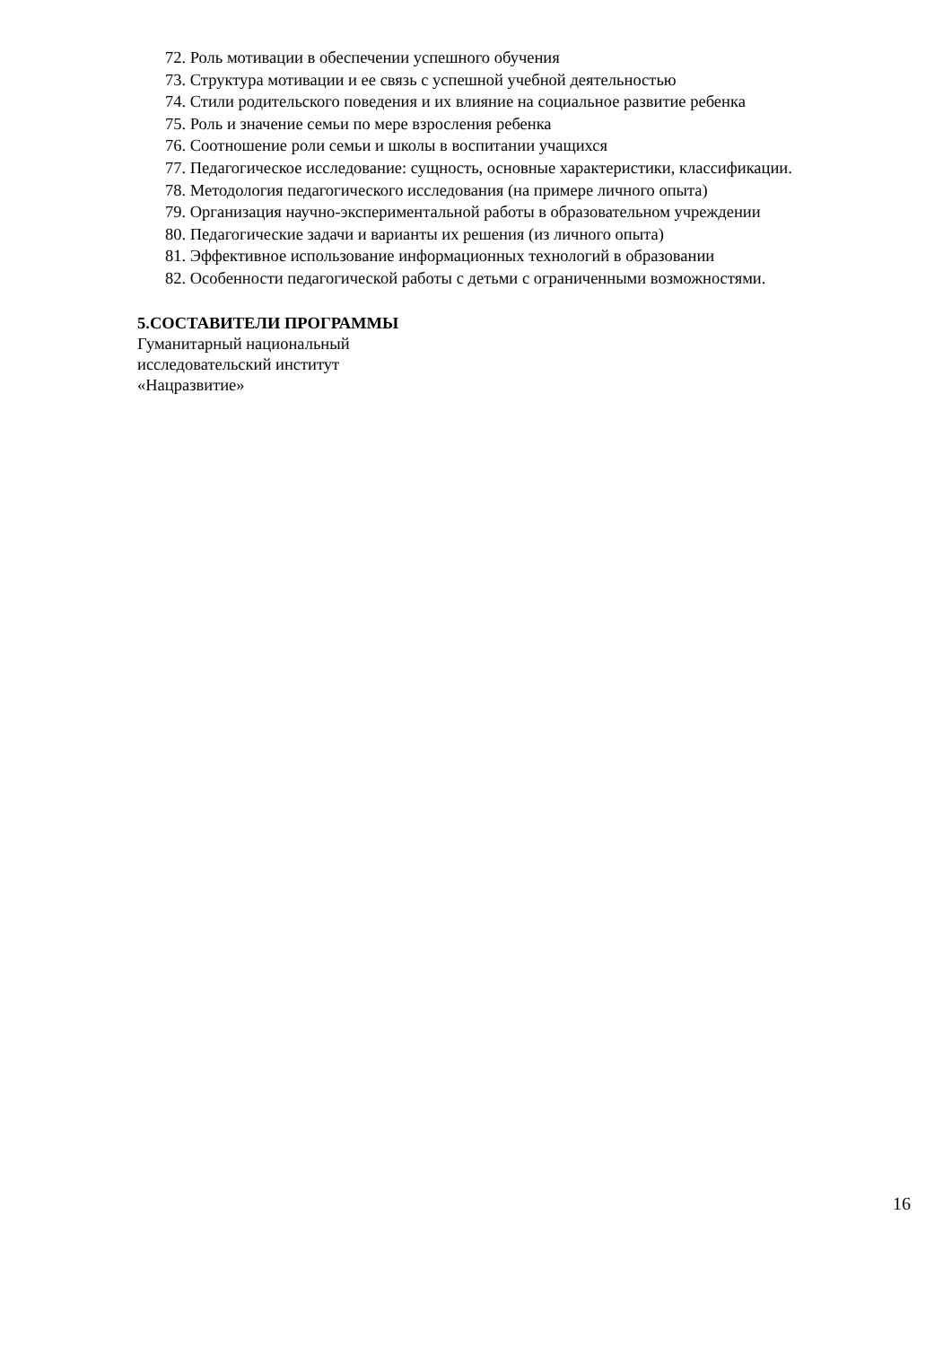72. Роль мотивации в обеспечении успешного обучения
73. Структура мотивации и ее связь с успешной учебной деятельностью
74. Стили родительского поведения и их влияние на социальное развитие ребенка
75. Роль и значение семьи по мере взросления ребенка
76. Соотношение роли семьи и школы в воспитании учащихся
77. Педагогическое исследование: сущность, основные характеристики, классификации.
78. Методология педагогического исследования (на примере личного опыта)
79. Организация научно-экспериментальной работы в образовательном учреждении
80. Педагогические задачи и варианты их решения (из личного опыта)
81. Эффективное использование информационных технологий в образовании
82. Особенности педагогической работы с детьми с ограниченными возможностями.
5.СОСТАВИТЕЛИ ПРОГРАММЫ
Гуманитарный национальный
исследовательский институт
«Нацразвитие»
16